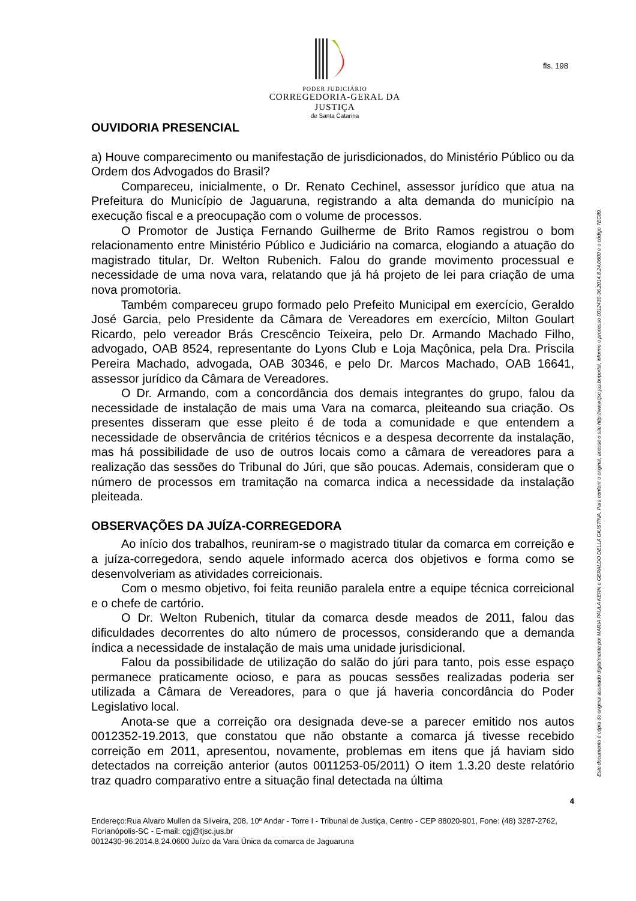PODER JUDICIÁRIO
CORREGEDORIA-GERAL DA JUSTIÇA
de Santa Catarina
fls. 198
Este documento é cópia do original assinado digitalmente por MARIA PAULA KERN e GERALDO DELLA GIUSTINA. Para conferir o original, acesse o site http://www.tjsc.jus.br/portal, informe o processo 0012430-96.2014.8.24.0600 e o código 7EC89.
OUVIDORIA PRESENCIAL
a) Houve comparecimento ou manifestação de jurisdicionados, do Ministério Público ou da Ordem dos Advogados do Brasil?
Compareceu, inicialmente, o Dr. Renato Cechinel, assessor jurídico que atua na Prefeitura do Município de Jaguaruna, registrando a alta demanda do município na execução fiscal e a preocupação com o volume de processos.
O Promotor de Justiça Fernando Guilherme de Brito Ramos registrou o bom relacionamento entre Ministério Público e Judiciário na comarca, elogiando a atuação do magistrado titular, Dr. Welton Rubenich. Falou do grande movimento processual e necessidade de uma nova vara, relatando que já há projeto de lei para criação de uma nova promotoria.
Também compareceu grupo formado pelo Prefeito Municipal em exercício, Geraldo José Garcia, pelo Presidente da Câmara de Vereadores em exercício, Milton Goulart Ricardo, pelo vereador Brás Crescêncio Teixeira, pelo Dr. Armando Machado Filho, advogado, OAB 8524, representante do Lyons Club e Loja Maçônica, pela Dra. Priscila Pereira Machado, advogada, OAB 30346, e pelo Dr. Marcos Machado, OAB 16641, assessor jurídico da Câmara de Vereadores.
O Dr. Armando, com a concordância dos demais integrantes do grupo, falou da necessidade de instalação de mais uma Vara na comarca, pleiteando sua criação. Os presentes disseram que esse pleito é de toda a comunidade e que entendem a necessidade de observância de critérios técnicos e a despesa decorrente da instalação, mas há possibilidade de uso de outros locais como a câmara de vereadores para a realização das sessões do Tribunal do Júri, que são poucas. Ademais, consideram que o número de processos em tramitação na comarca indica a necessidade da instalação pleiteada.
OBSERVAÇÕES DA JUÍZA-CORREGEDORA
Ao início dos trabalhos, reuniram-se o magistrado titular da comarca em correição e a juíza-corregedora, sendo aquele informado acerca dos objetivos e forma como se desenvolveriam as atividades correicionais.
Com o mesmo objetivo, foi feita reunião paralela entre a equipe técnica correicional e o chefe de cartório.
O Dr. Welton Rubenich, titular da comarca desde meados de 2011, falou das dificuldades decorrentes do alto número de processos, considerando que a demanda índica a necessidade de instalação de mais uma unidade jurisdicional.
Falou da possibilidade de utilização do salão do júri para tanto, pois esse espaço permanece praticamente ocioso, e para as poucas sessões realizadas poderia ser utilizada a Câmara de Vereadores, para o que já haveria concordância do Poder Legislativo local.
Anota-se que a correição ora designada deve-se a parecer emitido nos autos 0012352-19.2013, que constatou que não obstante a comarca já tivesse recebido correição em 2011, apresentou, novamente, problemas em itens que já haviam sido detectados na correição anterior (autos 0011253-05/2011) O item 1.3.20 deste relatório traz quadro comparativo entre a situação final detectada na última
4
Endereço:Rua Alvaro Mullen da Silveira, 208, 10º Andar - Torre I - Tribunal de Justiça, Centro - CEP 88020-901, Fone: (48) 3287-2762, Florianópolis-SC - E-mail: cgj@tjsc.jus.br
0012430-96.2014.8.24.0600 Juízo da Vara Única da comarca de Jaguaruna